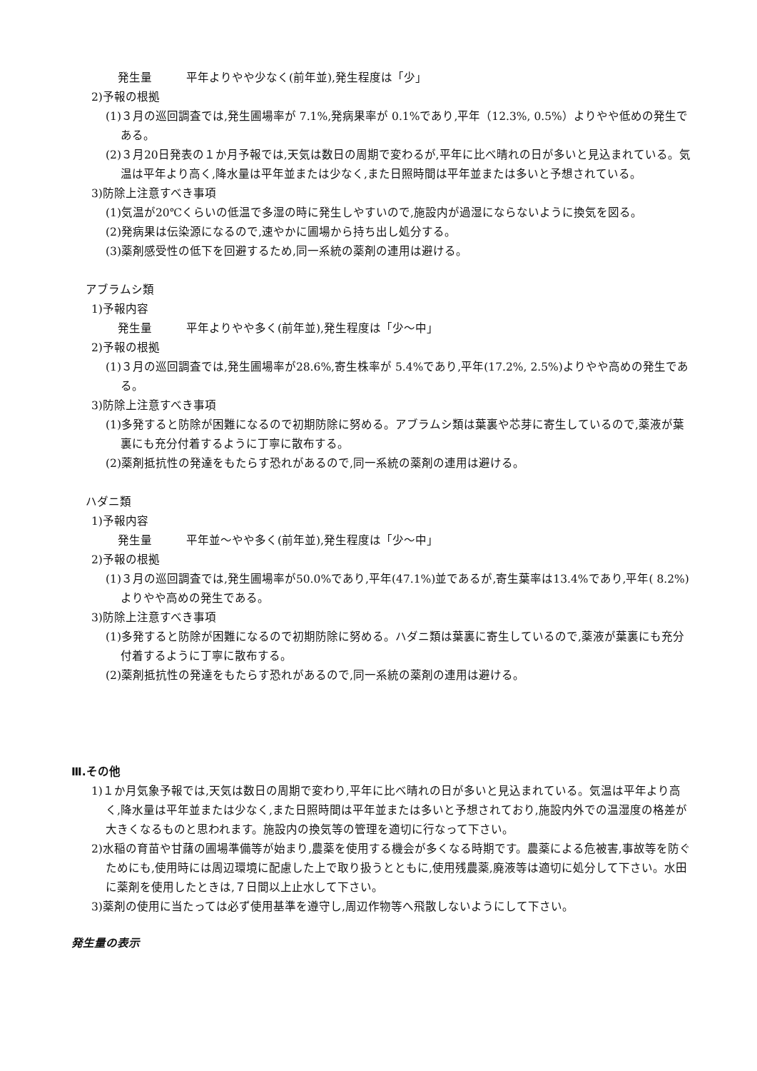発生量　　　平年よりやや少なく(前年並),発生程度は「少」
2)予報の根拠
(1)３月の巡回調査では,発生圃場率が 7.1%,発病果率が 0.1%であり,平年（12.3%, 0.5%）よりやや低めの発生である。
(2)３月20日発表の１か月予報では,天気は数日の周期で変わるが,平年に比べ晴れの日が多いと見込まれている。気温は平年より高く,降水量は平年並または少なく,また日照時間は平年並または多いと予想されている。
3)防除上注意すべき事項
(1)気温が20℃くらいの低温で多湿の時に発生しやすいので,施設内が過湿にならないように換気を図る。
(2)発病果は伝染源になるので,速やかに圃場から持ち出し処分する。
(3)薬剤感受性の低下を回避するため,同一系統の薬剤の連用は避ける。
アブラムシ類
1)予報内容
発生量　　　平年よりやや多く(前年並),発生程度は「少〜中」
2)予報の根拠
(1)３月の巡回調査では,発生圃場率が28.6%,寄生株率が 5.4%であり,平年(17.2%, 2.5%)よりやや高めの発生である。
3)防除上注意すべき事項
(1)多発すると防除が困難になるので初期防除に努める。アブラムシ類は葉裏や芯芽に寄生しているので,薬液が葉裏にも充分付着するように丁寧に散布する。
(2)薬剤抵抗性の発達をもたらす恐れがあるので,同一系統の薬剤の連用は避ける。
ハダニ類
1)予報内容
発生量　　　平年並〜やや多く(前年並),発生程度は「少〜中」
2)予報の根拠
(1)３月の巡回調査では,発生圃場率が50.0%であり,平年(47.1%)並であるが,寄生葉率は13.4%であり,平年( 8.2%)よりやや高めの発生である。
3)防除上注意すべき事項
(1)多発すると防除が困難になるので初期防除に努める。ハダニ類は葉裏に寄生しているので,薬液が葉裏にも充分付着するように丁寧に散布する。
(2)薬剤抵抗性の発達をもたらす恐れがあるので,同一系統の薬剤の連用は避ける。
Ⅲ.その他
1)１か月気象予報では,天気は数日の周期で変わり,平年に比べ晴れの日が多いと見込まれている。気温は平年より高く,降水量は平年並または少なく,また日照時間は平年並または多いと予想されており,施設内外での温湿度の格差が大きくなるものと思われます。施設内の換気等の管理を適切に行なって下さい。
2)水稲の育苗や甘藷の圃場準備等が始まり,農薬を使用する機会が多くなる時期です。農薬による危被害,事故等を防ぐためにも,使用時には周辺環境に配慮した上で取り扱うとともに,使用残農薬,廃液等は適切に処分して下さい。水田に薬剤を使用したときは,７日間以上止水して下さい。
3)薬剤の使用に当たっては必ず使用基準を遵守し,周辺作物等へ飛散しないようにして下さい。
発生量の表示